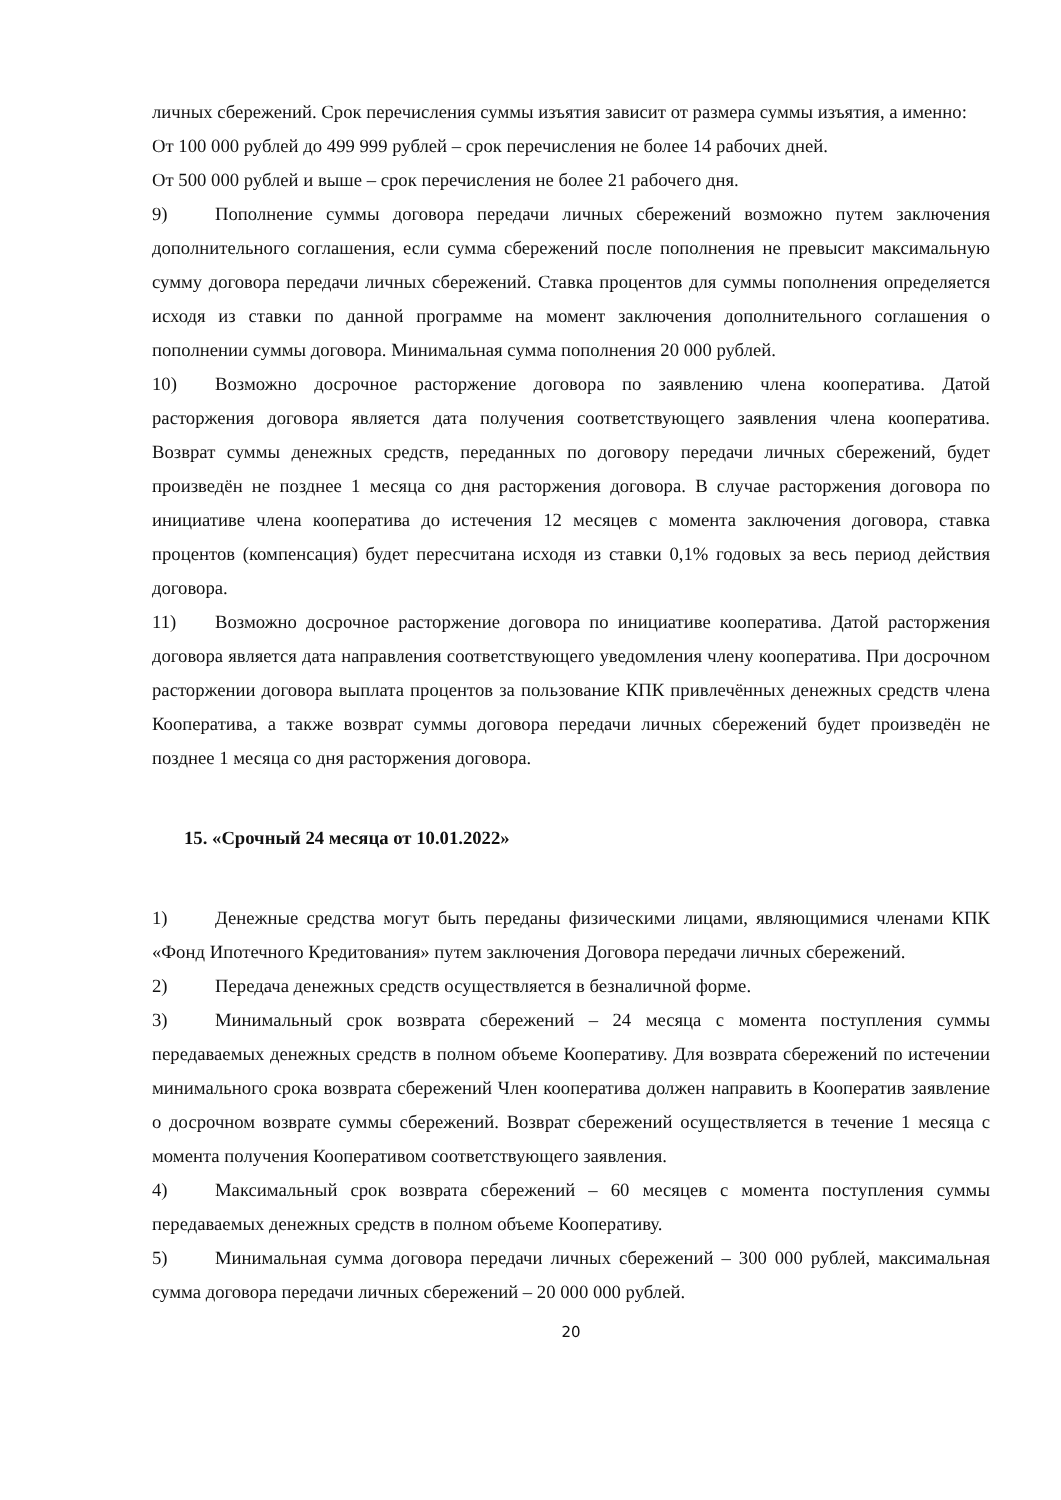личных сбережений. Срок перечисления суммы изъятия зависит от размера суммы изъятия, а именно:
От 100 000 рублей до 499 999 рублей – срок перечисления не более 14 рабочих дней.
От 500 000 рублей и выше – срок перечисления не более 21 рабочего дня.
9) Пополнение суммы договора передачи личных сбережений возможно путем заключения дополнительного соглашения, если сумма сбережений после пополнения не превысит максимальную сумму договора передачи личных сбережений. Ставка процентов для суммы пополнения определяется исходя из ставки по данной программе на момент заключения дополнительного соглашения о пополнении суммы договора. Минимальная сумма пополнения 20 000 рублей.
10) Возможно досрочное расторжение договора по заявлению члена кооператива. Датой расторжения договора является дата получения соответствующего заявления члена кооператива. Возврат суммы денежных средств, переданных по договору передачи личных сбережений, будет произведён не позднее 1 месяца со дня расторжения договора. В случае расторжения договора по инициативе члена кооператива до истечения 12 месяцев с момента заключения договора, ставка процентов (компенсация) будет пересчитана исходя из ставки 0,1% годовых за весь период действия договора.
11) Возможно досрочное расторжение договора по инициативе кооператива. Датой расторжения договора является дата направления соответствующего уведомления члену кооператива. При досрочном расторжении договора выплата процентов за пользование КПК привлечённых денежных средств члена Кооператива, а также возврат суммы договора передачи личных сбережений будет произведён не позднее 1 месяца со дня расторжения договора.
15. «Срочный 24 месяца от 10.01.2022»
1) Денежные средства могут быть переданы физическими лицами, являющимися членами КПК «Фонд Ипотечного Кредитования» путем заключения Договора передачи личных сбережений.
2) Передача денежных средств осуществляется в безналичной форме.
3) Минимальный срок возврата сбережений – 24 месяца с момента поступления суммы передаваемых денежных средств в полном объеме Кооперативу. Для возврата сбережений по истечении минимального срока возврата сбережений Член кооператива должен направить в Кооператив заявление о досрочном возврате суммы сбережений. Возврат сбережений осуществляется в течение 1 месяца с момента получения Кооперативом соответствующего заявления.
4) Максимальный срок возврата сбережений – 60 месяцев с момента поступления суммы передаваемых денежных средств в полном объеме Кооперативу.
5) Минимальная сумма договора передачи личных сбережений – 300 000 рублей, максимальная сумма договора передачи личных сбережений – 20 000 000 рублей.
20